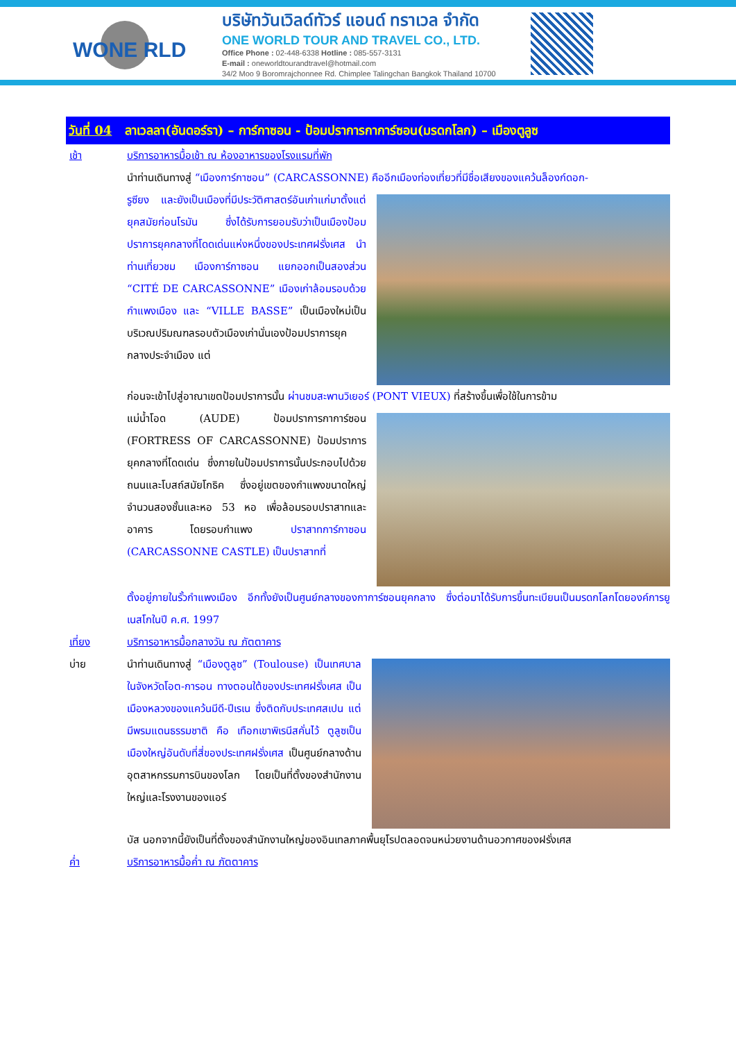WONE RLD
บริษัทวันเวิลด์ทัวร์ แอนด์ ทราเวล จำกัด
ONE WORLD TOUR AND TRAVEL CO., LTD.
Office Phone : 02-448-6338 Hotline : 085-557-3131
E-mail : oneworldtourandtravel@hotmail.com
34/2 Moo 9 Boromrajchonnee Rd. Chimplee Talingchan Bangkok Thailand 10700
วันที่ 04 ลาเวลลา(อันดอร์รา) – การ์กาซอน - ป้อมปราการกาการ์ซอน(มรดกโลก) – เมืองตูลูซ
เช้า บริการอาหารมื้อเช้า ณ ห้องอาหารของโรงแรมที่พัก
นำท่านเดินทางสู่ “เมืองการ์กาซอน” (CARCASSONNE) คืออีกเมืองท่องเที่ยวที่มีชื่อเสียงของแคว้นล็องก์ดอก-
รูซียง และยังเป็นเมืองที่มีประวัติศาสตร์อันเก่าแก่มาตั้งแต่ยุคสมัยก่อนโรมัน ซึ่งได้รับการยอมรับว่าเป็นเมืองป้อมปราการยุคกลางที่โดดเด่นแห่งหนึ่งของประเทศฝรั่งเศส นำท่านเที่ยวชม เมืองการ์กาซอน แยกออกเป็นสองส่วน “CITÉ DE CARCASSONNE” เมืองเก่าล้อมรอบด้วยกำแพงเมือง และ “VILLE BASSE” เป็นเมืองใหม่เป็นบริเวณปริมณฑลรอบตัวเมืองเก่านั่นเองป้อมปราการยุคกลางประจำเมือง แต่
ก่อนจะเข้าไปสู่อาณาเขตป้อมปราการนั้น ผ่านชมสะพานวิเยอร์ (PONT VIEUX) ที่สร้างขึ้นเพื่อใช้ในการข้าม
แม่น้ำโอด (AUDE) ป้อมปราการกาการ์ซอน (FORTRESS OF CARCASSONNE) ป้อมปราการยุคกลางที่โดดเด่น ซึ่งภายในป้อมปราการนั้นประกอบไปด้วยถนนและโบสถ์สมัยโกธิค ซึ่งอยู่เขตของกำแพงขนาดใหญ่จำนวนสองชั้นและหอ 53 หอ เพื่อล้อมรอบปราสาทและอาคาร โดยรอบกำแพง ปราสาทการ์กาซอน (CARCASSONNE CASTLE) เป็นปราสาทที่
ตั้งอยู่ภายในรั้วกำแพงเมือง อีกทั้งยังเป็นศูนย์กลางของกาการ์ซอนยุคกลาง ซึ่งต่อมาได้รับการขึ้นทะเบียนเป็นมรดกโลกโดยองค์การยูเนสโกในปี ค.ศ. 1997
เที่ยง บริการอาหารมื้อกลางวัน ณ ภัตตาคาร
บ่าย นำท่านเดินทางสู่ “เมืองตูลูซ” (Toulouse) เป็นเทศบาลในจังหวัดโอต-การอน ทางตอนใต้ของประเทศฝรั่งเศส เป็นเมืองหลวงของแคว้นมีดี-ปีเรเน ซึ่งติดกับประเทศสเปน แต่มีพรมแดนธรรมชาติ คือ เทือกเขาพิเรนีสคั่นไว้ ตูลูซเป็นเมืองใหญ่อันดับที่สี่ของประเทศฝรั่งเศส เป็นศูนย์กลางด้านอุตสาหกรรมการบินของโลก โดยเป็นที่ตั้งของสำนักงานใหญ่และโรงงานของแอร์
บัส นอกจากนี้ยังเป็นที่ตั้งของสำนักงานใหญ่ของอินเทลภาคพื้นยุโรปตลอดจนหน่วยงานด้านอวกาศของฝรั่งเศส
ค่ำ บริการอาหารมื้อค่ำ ณ ภัตตาคาร